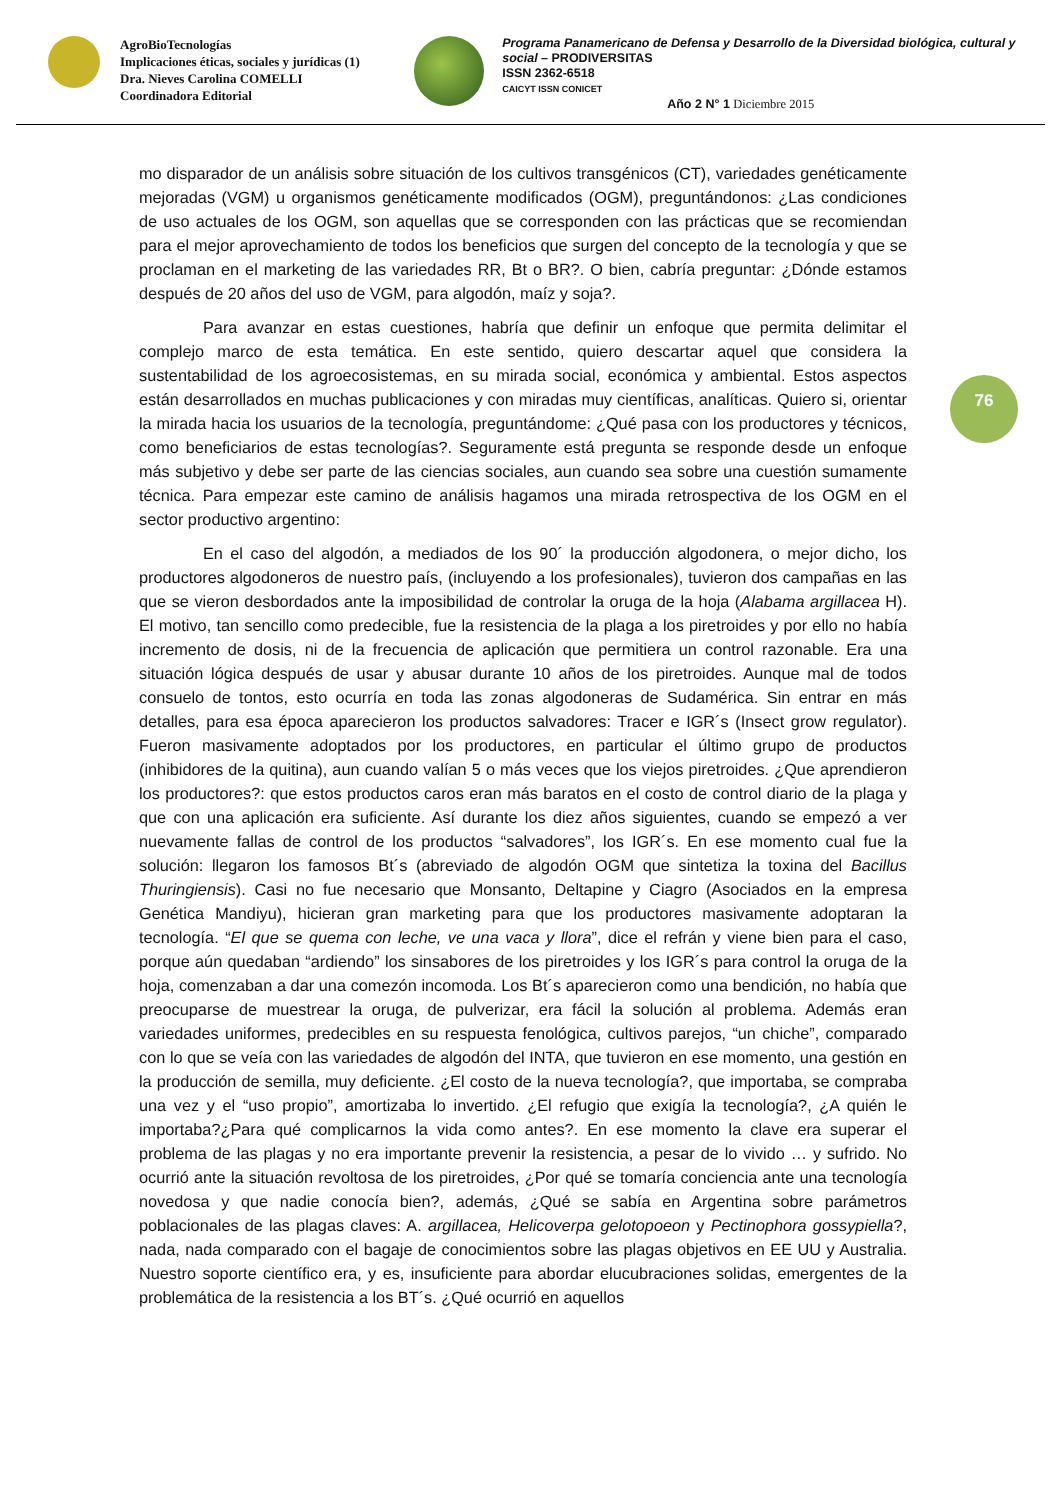AgroBioTecnologías
Implicaciones éticas, sociales y jurídicas (1)
Dra. Nieves Carolina COMELLI
Coordinadora Editorial
Programa Panamericano de Defensa y Desarrollo de la Diversidad biológica, cultural y social – PRODIVERSITAS
ISSN 2362-6518
CAICYT ISSN CONICET
Año 2 N° 1 Diciembre 2015
76
mo disparador de un análisis sobre situación de los cultivos transgénicos (CT), variedades genéticamente mejoradas (VGM) u organismos genéticamente modificados (OGM), preguntándonos: ¿Las condiciones de uso actuales de los OGM, son aquellas que se corresponden con las prácticas que se recomiendan para el mejor aprovechamiento de todos los beneficios que surgen del concepto de la tecnología y que se proclaman en el marketing de las variedades RR, Bt o BR?. O bien, cabría preguntar: ¿Dónde estamos después de 20 años del uso de VGM, para algodón, maíz y soja?.
Para avanzar en estas cuestiones, habría que definir un enfoque que permita delimitar el complejo marco de esta temática. En este sentido, quiero descartar aquel que considera la sustentabilidad de los agroecosistemas, en su mirada social, económica y ambiental. Estos aspectos están desarrollados en muchas publicaciones y con miradas muy científicas, analíticas. Quiero si, orientar la mirada hacia los usuarios de la tecnología, preguntándome: ¿Qué pasa con los productores y técnicos, como beneficiarios de estas tecnologías?. Seguramente está pregunta se responde desde un enfoque más subjetivo y debe ser parte de las ciencias sociales, aun cuando sea sobre una cuestión sumamente técnica. Para empezar este camino de análisis hagamos una mirada retrospectiva de los OGM en el sector productivo argentino:
En el caso del algodón, a mediados de los 90´ la producción algodonera, o mejor dicho, los productores algodoneros de nuestro país, (incluyendo a los profesionales), tuvieron dos campañas en las que se vieron desbordados ante la imposibilidad de controlar la oruga de la hoja (Alabama argillacea H). El motivo, tan sencillo como predecible, fue la resistencia de la plaga a los piretroides y por ello no había incremento de dosis, ni de la frecuencia de aplicación que permitiera un control razonable. Era una situación lógica después de usar y abusar durante 10 años de los piretroides. Aunque mal de todos consuelo de tontos, esto ocurría en toda las zonas algodoneras de Sudamérica. Sin entrar en más detalles, para esa época aparecieron los productos salvadores: Tracer e IGR´s (Insect grow regulator). Fueron masivamente adoptados por los productores, en particular el último grupo de productos (inhibidores de la quitina), aun cuando valían 5 o más veces que los viejos piretroides. ¿Que aprendieron los productores?: que estos productos caros eran más baratos en el costo de control diario de la plaga y que con una aplicación era suficiente. Así durante los diez años siguientes, cuando se empezó a ver nuevamente fallas de control de los productos “salvadores”, los IGR´s. En ese momento cual fue la solución: llegaron los famosos Bt´s (abreviado de algodón OGM que sintetiza la toxina del Bacillus Thuringiensis). Casi no fue necesario que Monsanto, Deltapine y Ciagro (Asociados en la empresa Genética Mandiyu), hicieran gran marketing para que los productores masivamente adoptaran la tecnología. “El que se quema con leche, ve una vaca y llora”, dice el refrán y viene bien para el caso, porque aún quedaban “ardiendo” los sinsabores de los piretroides y los IGR´s para control la oruga de la hoja, comenzaban a dar una comezón incomoda. Los Bt´s aparecieron como una bendición, no había que preocuparse de muestrear la oruga, de pulverizar, era fácil la solución al problema. Además eran variedades uniformes, predecibles en su respuesta fenológica, cultivos parejos, “un chiche”, comparado con lo que se veía con las variedades de algodón del INTA, que tuvieron en ese momento, una gestión en la producción de semilla, muy deficiente. ¿El costo de la nueva tecnología?, que importaba, se compraba una vez y el “uso propio”, amortizaba lo invertido. ¿El refugio que exigía la tecnología?, ¿A quién le importaba?¿Para qué complicarnos la vida como antes?. En ese momento la clave era superar el problema de las plagas y no era importante prevenir la resistencia, a pesar de lo vivido … y sufrido. No ocurrió ante la situación revoltosa de los piretroides, ¿Por qué se tomaría conciencia ante una tecnología novedosa y que nadie conocía bien?, además, ¿Qué se sabía en Argentina sobre parámetros poblacionales de las plagas claves: A. argillacea, Helicoverpa gelotopoeon y Pectinophora gossypiella?, nada, nada comparado con el bagaje de conocimientos sobre las plagas objetivos en EE UU y Australia. Nuestro soporte científico era, y es, insuficiente para abordar elucubraciones solidas, emergentes de la problemática de la resistencia a los BT´s. ¿Qué ocurrió en aquellos